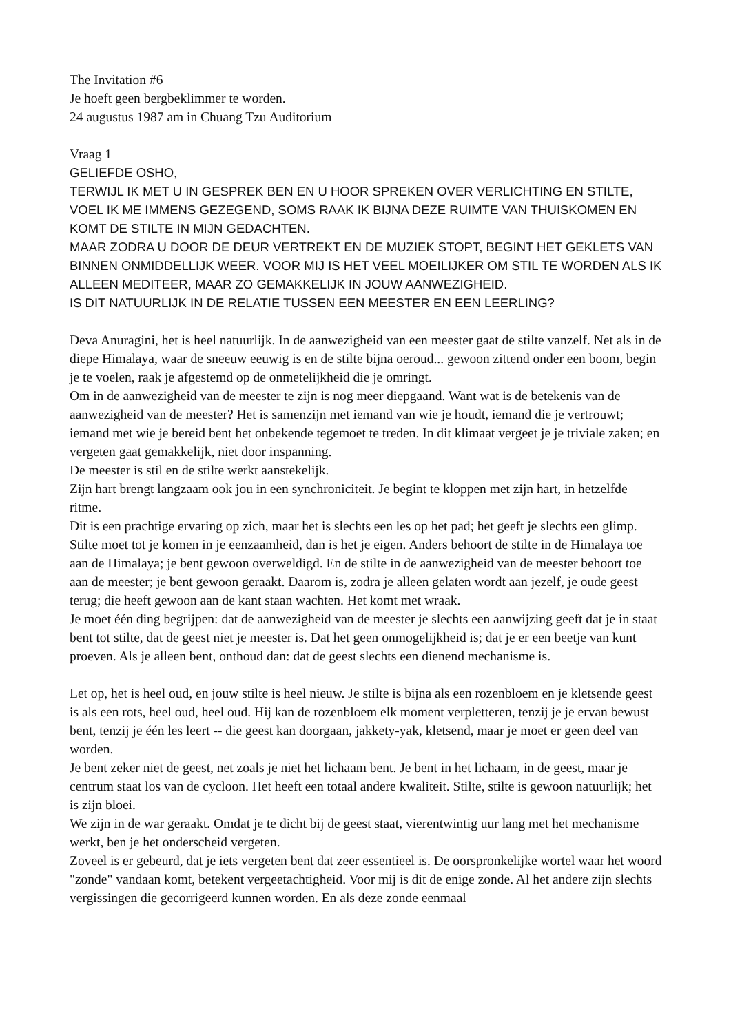The Invitation #6
Je hoeft geen bergbeklimmer te worden.
24 augustus 1987 am in Chuang Tzu Auditorium
Vraag 1
GELIEFDE OSHO,
TERWIJL IK MET U IN GESPREK BEN EN U HOOR SPREKEN OVER VERLICHTING EN STILTE, VOEL IK ME IMMENS GEZEGEND, SOMS RAAK IK BIJNA DEZE RUIMTE VAN THUISKOMEN EN KOMT DE STILTE IN MIJN GEDACHTEN.
MAAR ZODRA U DOOR DE DEUR VERTREKT EN DE MUZIEK STOPT, BEGINT HET GEKLETS VAN BINNEN ONMIDDELLIJK WEER. VOOR MIJ IS HET VEEL MOEILIJKER OM STIL TE WORDEN ALS IK ALLEEN MEDITEER, MAAR ZO GEMAKKELIJK IN JOUW AANWEZIGHEID.
IS DIT NATUURLIJK IN DE RELATIE TUSSEN EEN MEESTER EN EEN LEERLING?
Deva Anuragini, het is heel natuurlijk. In de aanwezigheid van een meester gaat de stilte vanzelf. Net als in de diepe Himalaya, waar de sneeuw eeuwig is en de stilte bijna oeroud... gewoon zittend onder een boom, begin je te voelen, raak je afgestemd op de onmetelijkheid die je omringt.
Om in de aanwezigheid van de meester te zijn is nog meer diepgaand. Want wat is de betekenis van de aanwezigheid van de meester? Het is samenzijn met iemand van wie je houdt, iemand die je vertrouwt; iemand met wie je bereid bent het onbekende tegemoet te treden. In dit klimaat vergeet je je triviale zaken; en vergeten gaat gemakkelijk, niet door inspanning.
De meester is stil en de stilte werkt aanstekelijk.
Zijn hart brengt langzaam ook jou in een synchroniciteit. Je begint te kloppen met zijn hart, in hetzelfde ritme.
Dit is een prachtige ervaring op zich, maar het is slechts een les op het pad; het geeft je slechts een glimp. Stilte moet tot je komen in je eenzaamheid, dan is het je eigen. Anders behoort de stilte in de Himalaya toe aan de Himalaya; je bent gewoon overweldigd. En de stilte in de aanwezigheid van de meester behoort toe aan de meester; je bent gewoon geraakt. Daarom is, zodra je alleen gelaten wordt aan jezelf, je oude geest terug; die heeft gewoon aan de kant staan wachten. Het komt met wraak.
Je moet één ding begrijpen: dat de aanwezigheid van de meester je slechts een aanwijzing geeft dat je in staat bent tot stilte, dat de geest niet je meester is. Dat het geen onmogelijkheid is; dat je er een beetje van kunt proeven. Als je alleen bent, onthoud dan: dat de geest slechts een dienend mechanisme is.
Let op, het is heel oud, en jouw stilte is heel nieuw. Je stilte is bijna als een rozenbloem en je kletsende geest is als een rots, heel oud, heel oud. Hij kan de rozenbloem elk moment verpletteren, tenzij je je ervan bewust bent, tenzij je één les leert -- die geest kan doorgaan, jakkety-yak, kletsend, maar je moet er geen deel van worden.
Je bent zeker niet de geest, net zoals je niet het lichaam bent. Je bent in het lichaam, in de geest, maar je centrum staat los van de cycloon. Het heeft een totaal andere kwaliteit. Stilte, stilte is gewoon natuurlijk; het is zijn bloei.
We zijn in de war geraakt. Omdat je te dicht bij de geest staat, vierentwintig uur lang met het mechanisme werkt, ben je het onderscheid vergeten.
Zoveel is er gebeurd, dat je iets vergeten bent dat zeer essentieel is. De oorspronkelijke wortel waar het woord "zonde" vandaan komt, betekent vergeetachtigheid. Voor mij is dit de enige zonde. Al het andere zijn slechts vergissingen die gecorrigeerd kunnen worden. En als deze zonde eenmaal